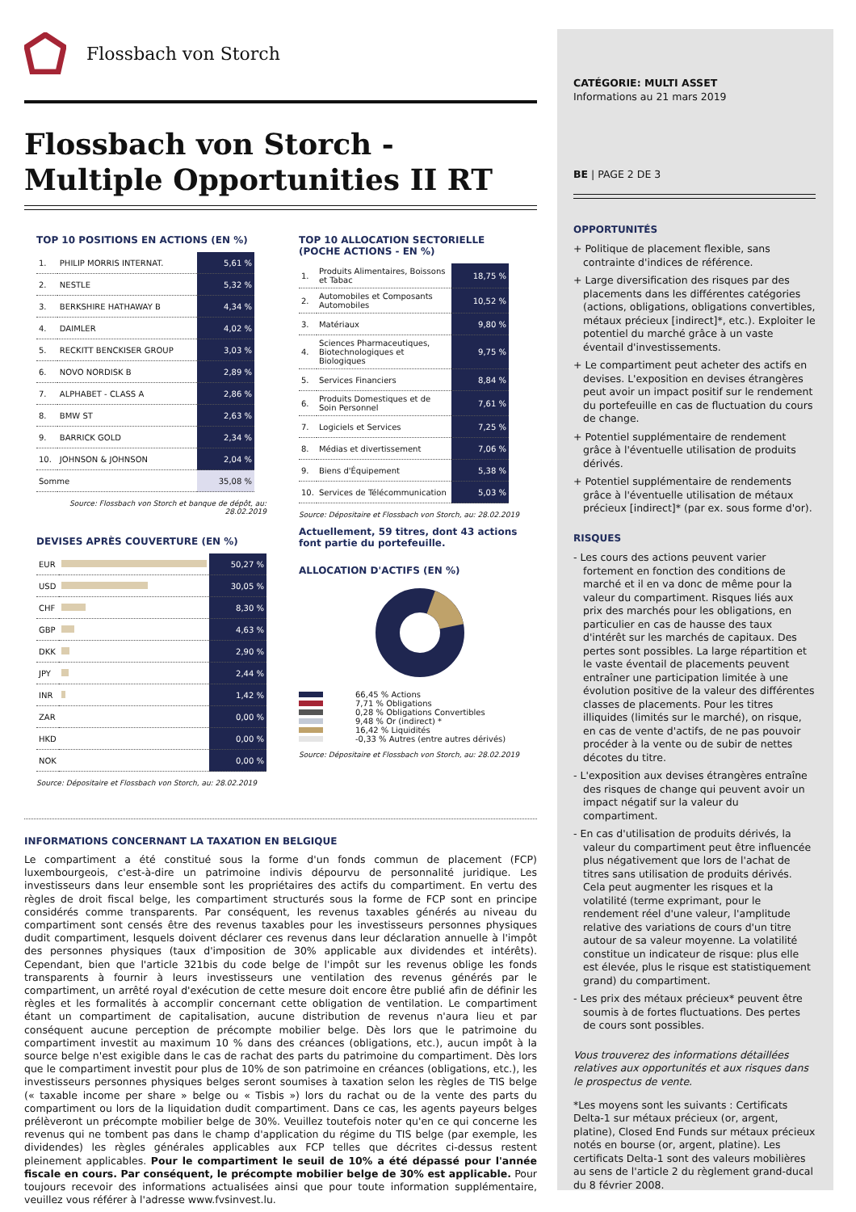Flossbach von Storch
Flossbach von Storch -
Multiple Opportunities II RT
TOP 10 POSITIONS EN ACTIONS (EN %)
| 1. | PHILIP MORRIS INTERNAT. | 5,61 % |
| 2. | NESTLE | 5,32 % |
| 3. | BERKSHIRE HATHAWAY B | 4,34 % |
| 4. | DAIMLER | 4,02 % |
| 5. | RECKITT BENCKISER GROUP | 3,03 % |
| 6. | NOVO NORDISK B | 2,89 % |
| 7. | ALPHABET - CLASS A | 2,86 % |
| 8. | BMW ST | 2,63 % |
| 9. | BARRICK GOLD | 2,34 % |
| 10. | JOHNSON & JOHNSON | 2,04 % |
| Somme | | 35,08 % |
Source: Flossbach von Storch et banque de dépôt, au: 28.02.2019
DEVISES APRÈS COUVERTURE (EN %)
| EUR | | 50,27 % |
| USD | | 30,05 % |
| CHF | | 8,30 % |
| GBP | | 4,63 % |
| DKK | | 2,90 % |
| JPY | | 2,44 % |
| INR | | 1,42 % |
| ZAR | | 0,00 % |
| HKD | | 0,00 % |
| NOK | | 0,00 % |
Source: Dépositaire et Flossbach von Storch, au: 28.02.2019
TOP 10 ALLOCATION SECTORIELLE
(POCHE ACTIONS - EN %)
| 1. | Produits Alimentaires, Boissons et Tabac | 18,75 % |
| 2. | Automobiles et Composants Automobiles | 10,52 % |
| 3. | Matériaux | 9,80 % |
| 4. | Sciences Pharmaceutiques, Biotechnologiques et Biologiques | 9,75 % |
| 5. | Services Financiers | 8,84 % |
| 6. | Produits Domestiques et de Soin Personnel | 7,61 % |
| 7. | Logiciels et Services | 7,25 % |
| 8. | Médias et divertissement | 7,06 % |
| 9. | Biens d'Équipement | 5,38 % |
| 10. | Services de Télécommunication | 5,03 % |
Source: Dépositaire et Flossbach von Storch, au: 28.02.2019
Actuellement, 59 titres, dont 43 actions font partie du portefeuille.
ALLOCATION D'ACTIFS (EN %)
| | 66,45 % Actions |
| | 7,71 % Obligations |
| | 0,28 % Obligations Convertibles |
| | 9,48 % Or (indirect) * |
| | 16,42 % Liquidités |
| | -0,33 % Autres (entre autres dérivés) |
Source: Dépositaire et Flossbach von Storch, au: 28.02.2019
INFORMATIONS CONCERNANT LA TAXATION EN BELGIQUE
Le compartiment a été constitué sous la forme d'un fonds commun de placement (FCP) luxembourgeois, c'est-à-dire un patrimoine indivis dépourvu de personnalité juridique. Les investisseurs dans leur ensemble sont les propriétaires des actifs du compartiment. En vertu des règles de droit fiscal belge, les compartiment structurés sous la forme de FCP sont en principe considérés comme transparents. Par conséquent, les revenus taxables générés au niveau du compartiment sont censés être des revenus taxables pour les investisseurs personnes physiques dudit compartiment, lesquels doivent déclarer ces revenus dans leur déclaration annuelle à l'impôt des personnes physiques (taux d'imposition de 30% applicable aux dividendes et intérêts). Cependant, bien que l'article 321bis du code belge de l'impôt sur les revenus oblige les fonds transparents à fournir à leurs investisseurs une ventilation des revenus générés par le compartiment, un arrêté royal d'exécution de cette mesure doit encore être publié afin de définir les règles et les formalités à accomplir concernant cette obligation de ventilation. Le compartiment étant un compartiment de capitalisation, aucune distribution de revenus n'aura lieu et par conséquent aucune perception de précompte mobilier belge. Dès lors que le patrimoine du compartiment investit au maximum 10 % dans des créances (obligations, etc.), aucun impôt à la source belge n'est exigible dans le cas de rachat des parts du patrimoine du compartiment. Dès lors que le compartiment investit pour plus de 10% de son patrimoine en créances (obligations, etc.), les investisseurs personnes physiques belges seront soumises à taxation selon les règles de TIS belge (« taxable income per share » belge ou « Tisbis ») lors du rachat ou de la vente des parts du compartiment ou lors de la liquidation dudit compartiment. Dans ce cas, les agents payeurs belges prélèveront un précompte mobilier belge de 30%. Veuillez toutefois noter qu'en ce qui concerne les revenus qui ne tombent pas dans le champ d'application du régime du TIS belge (par exemple, les dividendes) les règles générales applicables aux FCP telles que décrites ci-dessus restent pleinement applicables. Pour le compartiment le seuil de 10% a été dépassé pour l'année fiscale en cours. Par conséquent, le précompte mobilier belge de 30% est applicable. Pour toujours recevoir des informations actualisées ainsi que pour toute information supplémentaire, veuillez vous référer à l'adresse www.fvsinvest.lu.
CATÉGORIE: MULTI ASSET
Informations au 21 mars 2019
BE | PAGE 2 DE 3
OPPORTUNITÉS
+ Politique de placement flexible, sans contrainte d'indices de référence.
+ Large diversification des risques par des placements dans les différentes catégories (actions, obligations, obligations convertibles, métaux précieux [indirect]*, etc.). Exploiter le potentiel du marché grâce à un vaste éventail d'investissements.
+ Le compartiment peut acheter des actifs en devises. L'exposition en devises étrangères peut avoir un impact positif sur le rendement du portefeuille en cas de fluctuation du cours de change.
+ Potentiel supplémentaire de rendement grâce à l'éventuelle utilisation de produits dérivés.
+ Potentiel supplémentaire de rendements grâce à l'éventuelle utilisation de métaux précieux [indirect]* (par ex. sous forme d'or).
RISQUES
- Les cours des actions peuvent varier fortement en fonction des conditions de marché et il en va donc de même pour la valeur du compartiment. Risques liés aux prix des marchés pour les obligations, en particulier en cas de hausse des taux d'intérêt sur les marchés de capitaux. Des pertes sont possibles. La large répartition et le vaste éventail de placements peuvent entraîner une participation limitée à une évolution positive de la valeur des différentes classes de placements. Pour les titres illiquides (limités sur le marché), on risque, en cas de vente d'actifs, de ne pas pouvoir procéder à la vente ou de subir de nettes décotes du titre.
- L'exposition aux devises étrangères entraîne des risques de change qui peuvent avoir un impact négatif sur la valeur du compartiment.
- En cas d'utilisation de produits dérivés, la valeur du compartiment peut être influencée plus négativement que lors de l'achat de titres sans utilisation de produits dérivés. Cela peut augmenter les risques et la volatilité (terme exprimant, pour le rendement réel d'une valeur, l'amplitude relative des variations de cours d'un titre autour de sa valeur moyenne. La volatilité constitue un indicateur de risque: plus elle est élevée, plus le risque est statistiquement grand) du compartiment.
- Les prix des métaux précieux* peuvent être soumis à de fortes fluctuations. Des pertes de cours sont possibles.
Vous trouverez des informations détaillées relatives aux opportunités et aux risques dans le prospectus de vente.
*Les moyens sont les suivants : Certificats Delta-1 sur métaux précieux (or, argent, platine), Closed End Funds sur métaux précieux notés en bourse (or, argent, platine). Les certificats Delta-1 sont des valeurs mobilières au sens de l'article 2 du règlement grand-ducal du 8 février 2008.